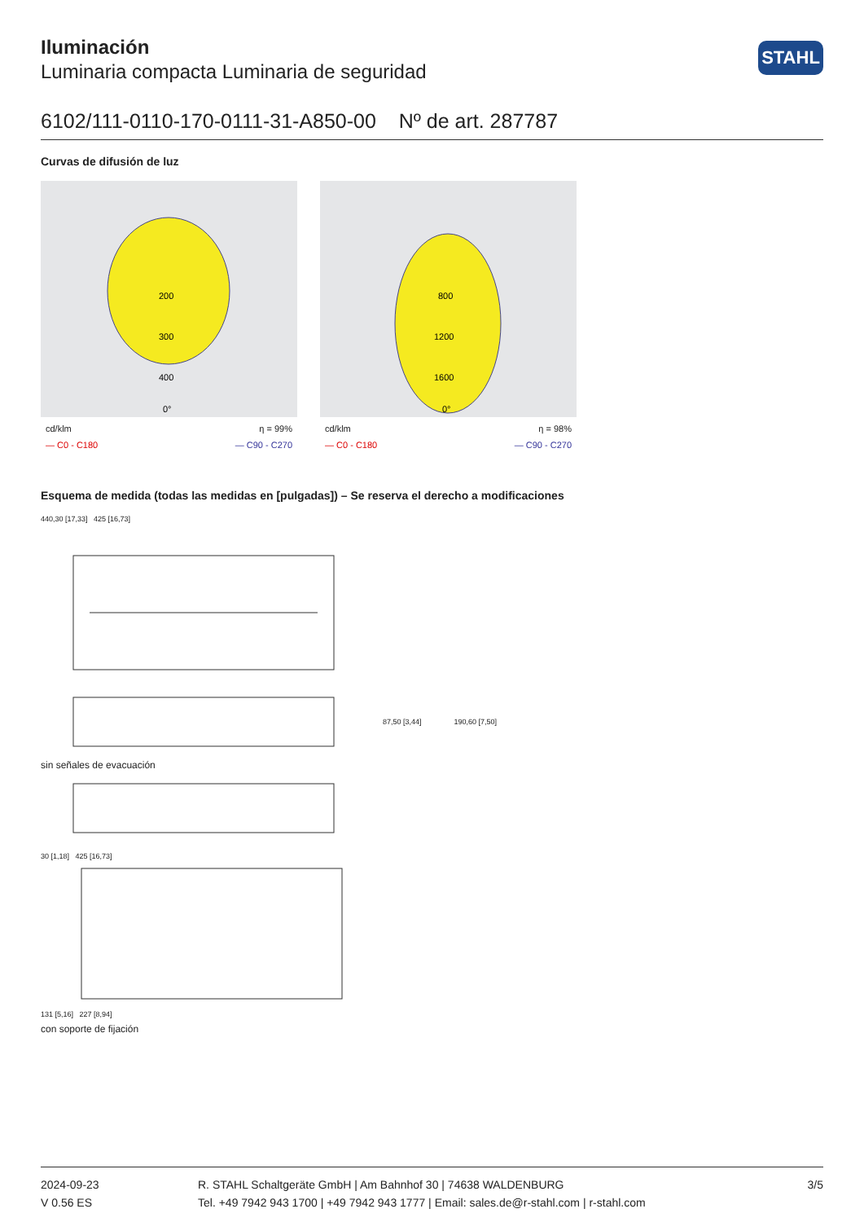STAHL
Iluminación
Luminaria compacta Luminaria de seguridad
6102/111-0110-170-0111-31-A850-00 Nº de art. 287787
Curvas de difusión de luz
200
300
400
0°
cd/klm η = 99%
— C0 - C180 — C90 - C270
800
1200
1600
0°
cd/klm η = 98%
— C0 - C180 — C90 - C270
Esquema de medida (todas las medidas en [pulgadas]) – Se reserva el derecho a modificaciones
440,30 [17,33] 425 [16,73]
87,50 [3,44] 190,60 [7,50]
sin señales de evacuación
30 [1,18] 425 [16,73]
131 [5,16] 227 [8,94]
con soporte de fijación
2024-09-23
V 0.56 ES
R. STAHL Schaltgeräte GmbH | Am Bahnhof 30 | 74638 WALDENBURG
Tel. +49 7942 943 1700 | +49 7942 943 1777 | Email: sales.de@r-stahl.com | r-stahl.com
3/5